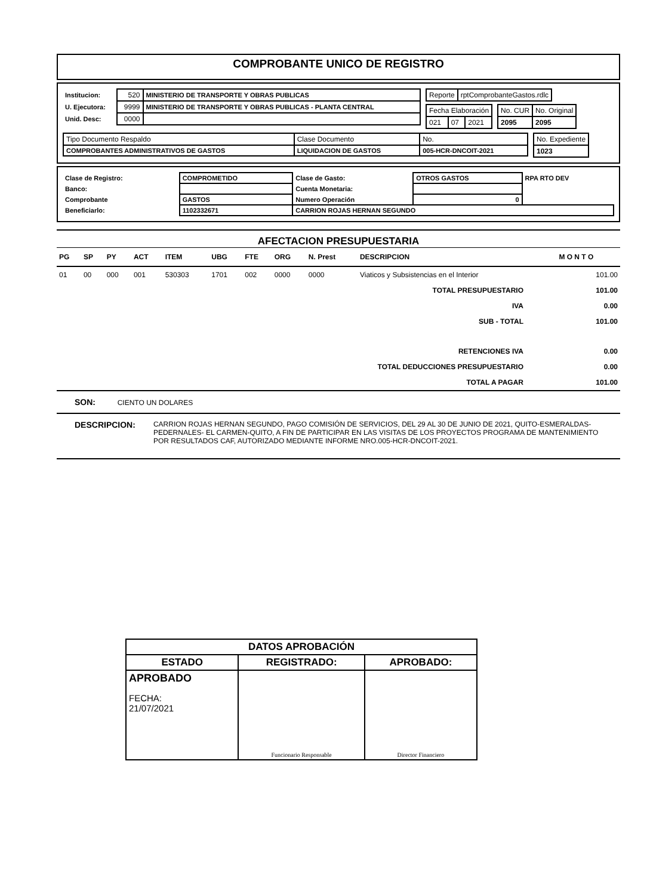COMPROBANTE UNICO DE REGISTRO
| Institucion: | 520 | MINISTERIO DE TRANSPORTE Y OBRAS PUBLICAS |
| U. Ejecutora: | 9999 | MINISTERIO DE TRANSPORTE Y OBRAS PUBLICAS - PLANTA CENTRAL |
| Unid. Desc: | 0000 | |
| Reporte | rptComprobanteGastos.rdlc |
| Fecha Elaboración | | |
| 021 | 07 | 2021 |
| No. CUR | No. Original |
| 2095 | 2095 |
| Tipo Documento Respaldo | Clase Documento | No. |
| COMPROBANTES ADMINISTRATIVOS DE GASTOS | LIQUIDACION DE GASTOS | 005-HCR-DNCOIT-2021 |
| No. Expediente |
| 1023 |
| Clase de Registro: | COMPROMETIDO | Clase de Gasto: | OTROS GASTOS | RPA RTO DEV |
| Banco: | | Cuenta Monetaria: | | |
| Comprobante | GASTOS | Numero Operación | 0 | |
| Beneficiarlo: | 1102332671 | CARRION ROJAS HERNAN SEGUNDO | | |
AFECTACION PRESUPUESTARIA
| PG | SP | PY | ACT | ITEM | UBG | FTE | ORG | N. Prest | DESCRIPCION | M O N T O |
| --- | --- | --- | --- | --- | --- | --- | --- | --- | --- | --- |
| 01 | 00 | 000 | 001 | 530303 | 1701 | 002 | 0000 | 0000 | Viaticos y Subsistencias en el Interior | 101.00 |
| TOTAL PRESUPUESTARIO | 101.00 |
| IVA | 0.00 |
| SUB - TOTAL | 101.00 |
| RETENCIONES IVA | 0.00 |
| TOTAL DEDUCCIONES PRESUPUESTARIO | 0.00 |
| TOTAL A PAGAR | 101.00 |
SON: CIENTO UN DOLARES
DESCRIPCION: CARRION ROJAS HERNAN SEGUNDO, PAGO COMISIÓN DE SERVICIOS, DEL 29 AL 30 DE JUNIO DE 2021, QUITO-ESMERALDAS-PEDERNALES- EL CARMEN-QUITO, A FIN DE PARTICIPAR EN LAS VISITAS DE LOS PROYECTOS PROGRAMA DE MANTENIMIENTO POR RESULTADOS CAF, AUTORIZADO MEDIANTE INFORME NRO.005-HCR-DNCOIT-2021.
| DATOS APROBACIÓN | | |
| ESTADO | REGISTRADO: | APROBADO: |
| APROBADO FECHA: 21/07/2021 | Funcionario Responsable | Director Financiero |